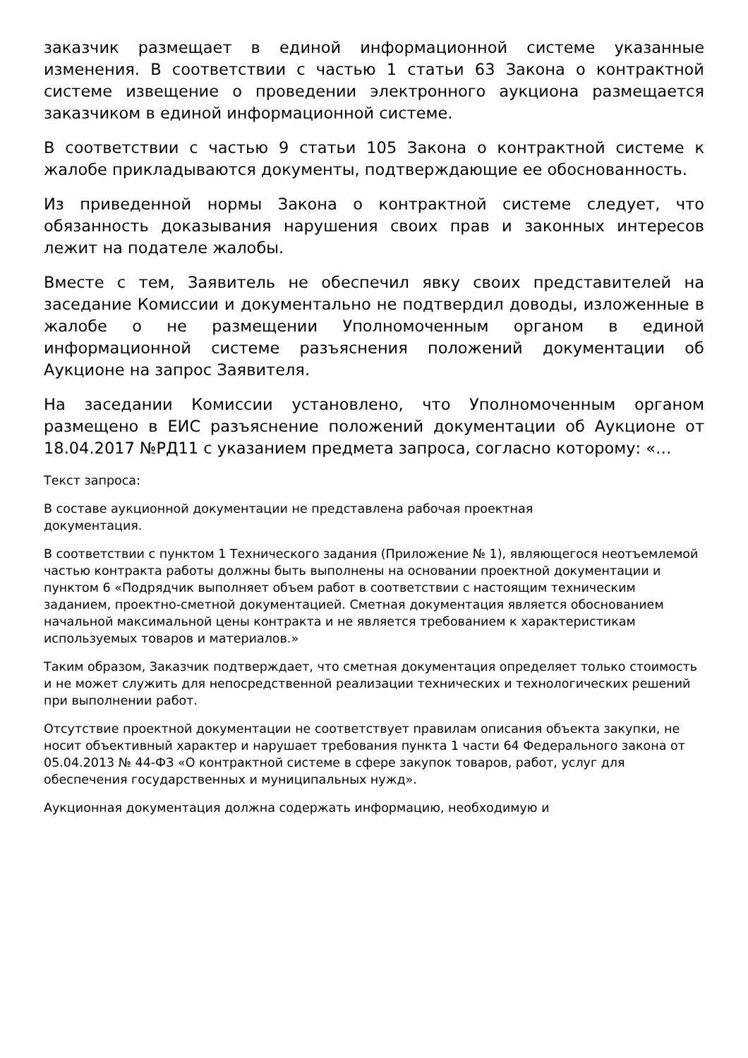заказчик размещает в единой информационной системе указанные изменения. В соответствии с частью 1 статьи 63 Закона о контрактной системе извещение о проведении электронного аукциона размещается заказчиком в единой информационной системе.
В соответствии с частью 9 статьи 105 Закона о контрактной системе к жалобе прикладываются документы, подтверждающие ее обоснованность.
Из приведенной нормы Закона о контрактной системе следует, что обязанность доказывания нарушения своих прав и законных интересов лежит на подателе жалобы.
Вместе с тем, Заявитель не обеспечил явку своих представителей на заседание Комиссии и документально не подтвердил доводы, изложенные в жалобе о не размещении Уполномоченным органом в единой информационной системе разъяснения положений документации об Аукционе на запрос Заявителя.
На заседании Комиссии установлено, что Уполномоченным органом размещено в ЕИС разъяснение положений документации об Аукционе от 18.04.2017 №РД11 с указанием предмета запроса, согласно которому: «…
Текст запроса:
В составе аукционной документации не представлена рабочая проектная
документация.
В соответствии с пунктом 1 Технического задания (Приложение № 1), являющегося неотъемлемой частью контракта работы должны быть выполнены на основании проектной документации и пунктом 6 «Подрядчик выполняет объем работ в соответствии с настоящим техническим заданием, проектно-сметной документацией. Сметная документация является обоснованием начальной максимальной цены контракта и не является требованием к характеристикам используемых товаров и материалов.»
Таким образом, Заказчик подтверждает, что сметная документация определяет только стоимость и не может служить для непосредственной реализации технических и технологических решений при выполнении работ.
Отсутствие проектной документации не соответствует правилам описания объекта закупки, не носит объективный характер и нарушает требования пункта 1 части 64 Федерального закона от 05.04.2013 № 44-ФЗ «О контрактной системе в сфере закупок товаров, работ, услуг для обеспечения государственных и муниципальных нужд».
Аукционная документация должна содержать информацию, необходимую и